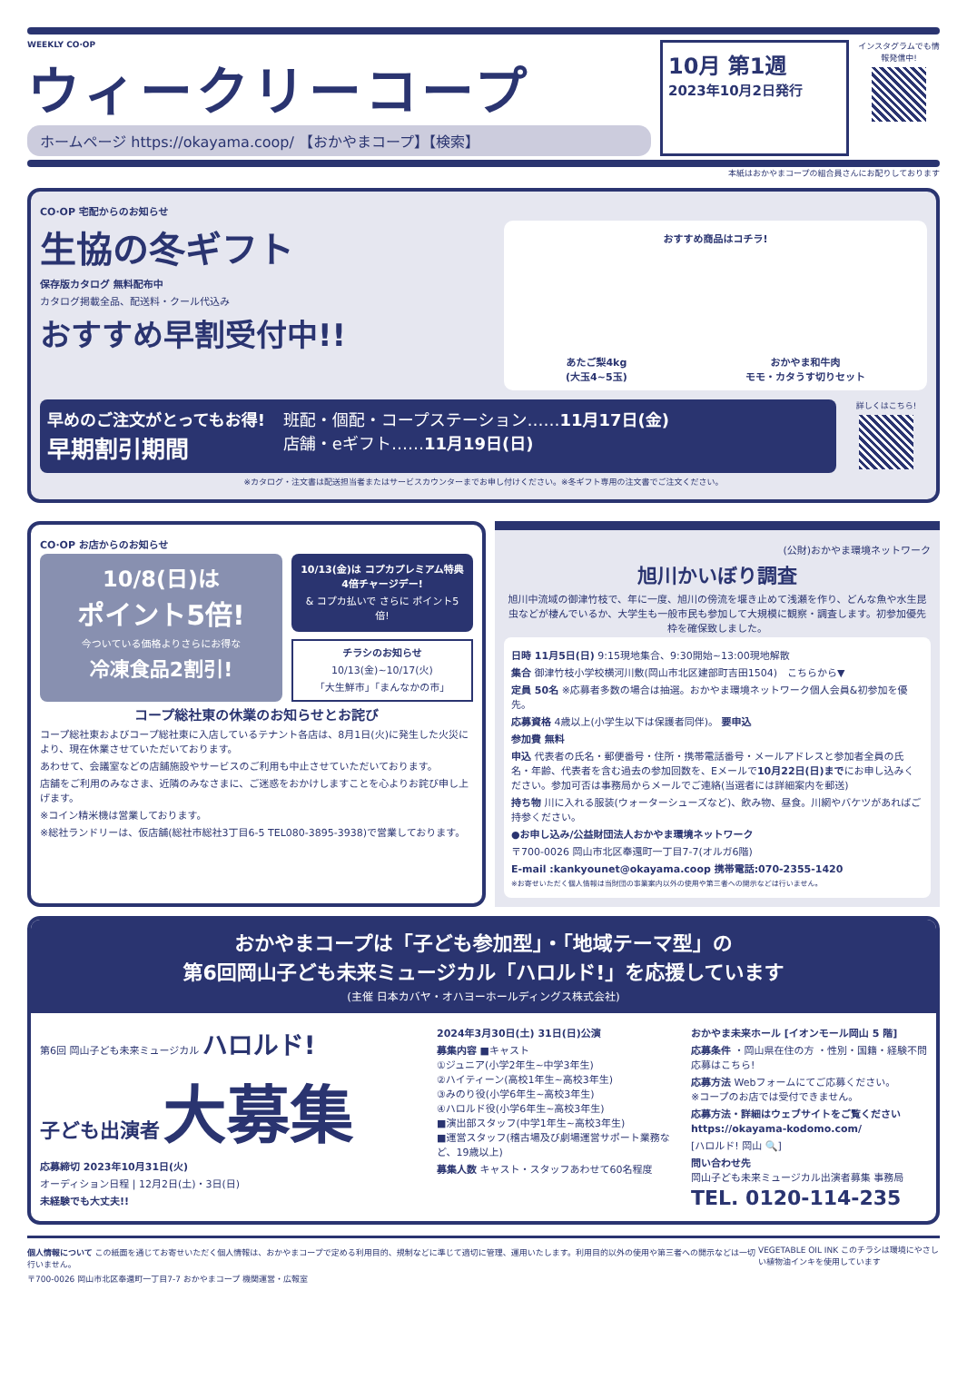WEEKLY CO·OP
ウィークリーコープ
ホームページ https://okayama.coop/ 【おかやまコープ】【検索】
10月 第1週
2023年10月2日発行
インスタグラムでも情報発信中!
本紙はおかやまコープの組合員さんにお配りしております
CO·OP 宅配からのお知らせ
生協の冬ギフト
保存版カタログ 無料配布中
カタログ掲載全品、配送料・クール代込み
おすすめ早割受付中!!
おすすめ商品はコチラ!
あたご梨4kg
(大玉4~5玉) おかやま和牛肉
モモ・カタうす切りセット
早めのご注文がとってもお得!
早期割引期間
班配・個配・コープステーション……11月17日(金)
店舗・eギフト……11月19日(日)
詳しくはこちら!
※カタログ・注文書は配送担当者またはサービスカウンターまでお申し付けください。※冬ギフト専用の注文書でご注文ください。
CO·OP お店からのお知らせ
10/8(日)は
ポイント5倍!
今ついている価格よりさらにお得な
冷凍食品2割引!
10/13(金)は コプカプレミアム特典 4倍チャージデー!
& コプカ払いで さらに ポイント5倍!
チラシのお知らせ
10/13(金)~10/17(火)
「大生鮮市」「まんなかの市」
コープ総社東の休業のお知らせとお詫び
コープ総社東およびコープ総社東に入店しているテナント各店は、8月1日(火)に発生した火災により、現在休業させていただいております。
あわせて、会議室などの店舗施設やサービスのご利用も中止させていただいております。
店舗をご利用のみなさま、近隣のみなさまに、ご迷惑をおかけしますことを心よりお詫び申し上げます。
※コイン精米機は営業しております。
※総社ランドリーは、仮店舗(総社市総社3丁目6-5 TEL080-3895-3938)で営業しております。
(公財)おかやま環境ネットワーク
旭川かいぼり調査
旭川中流域の御津竹枝で、年に一度、旭川の傍流を堰き止めて浅瀬を作り、どんな魚や水生昆虫などが棲んでいるか、大学生も一般市民も参加して大規模に観察・調査します。初参加優先枠を確保致しました。
日時 11月5日(日) 9:15現地集合、9:30開始~13:00現地解散
集合 御津竹枝小学校横河川敷(岡山市北区建部町吉田1504)　こちらから▼
定員 50名 ※応募者多数の場合は抽選。おかやま環境ネットワーク個人会員&初参加を優先。
応募資格 4歳以上(小学生以下は保護者同伴)。 要申込
参加費 無料
申込 代表者の氏名・郵便番号・住所・携帯電話番号・メールアドレスと参加者全員の氏名・年齢、代表者を含む過去の参加回数を、Eメールで10月22日(日)までにお申し込みください。参加可否は事務局からメールでご連絡(当選者には詳細案内を郵送)
持ち物 川に入れる服装(ウォーターシューズなど)、飲み物、昼食。川網やバケツがあればご持参ください。
●お申し込み/公益財団法人おかやま環境ネットワーク
〒700-0026 岡山市北区奉還町一丁目7-7(オルガ6階)
E-mail :kankyounet@okayama.coop 携帯電話:070-2355-1420
※お寄せいただく個人情報は当財団の事業案内以外の使用や第三者への開示などは行いません。
おかやまコープは「子ども参加型」・「地域テーマ型」の
第6回岡山子ども未来ミュージカル「ハロルド!」を応援しています
(主催 日本カバヤ・オハヨーホールディングス株式会社)
第6回 岡山子ども未来ミュージカル ハロルド!
子ども出演者 大募集
応募締切 2023年10月31日(火)
オーディション日程 | 12月2日(土)・3日(日)
未経験でも大丈夫!!
2024年3月30日(土) 31日(日)公演
募集内容 ■キャスト
①ジュニア(小学2年生~中学3年生)
②ハイティーン(高校1年生~高校3年生)
③みのり役(小学6年生~高校3年生)
④ハロルド役(小学6年生~高校3年生)
■演出部スタッフ(中学1年生~高校3年生)
■運営スタッフ(稽古場及び劇場運営サポート業務など、19歳以上)
募集人数 キャスト・スタッフあわせて60名程度
おかやま未来ホール [イオンモール岡山 5 階]
応募条件 ・岡山県在住の方 ・性別・国籍・経験不問　応募はこちら!
応募方法 Webフォームにてご応募ください。
※コープのお店では受付できません。
応募方法・詳細はウェブサイトをご覧ください
https://okayama-kodomo.com/
[ハロルド! 岡山 🔍]
問い合わせ先
岡山子ども未来ミュージカル出演者募集 事務局
TEL. 0120-114-235
個人情報について この紙面を通じてお寄せいただく個人情報は、おかやまコープで定める利用目的、規制などに準じて適切に管理、運用いたします。利用目的以外の使用や第三者への開示などは一切行いません。
〒700-0026 岡山市北区奉還町一丁目7-7 おかやまコープ 機関運営・広報室
VEGETABLE OIL INK このチラシは環境にやさしい植物油インキを使用しています